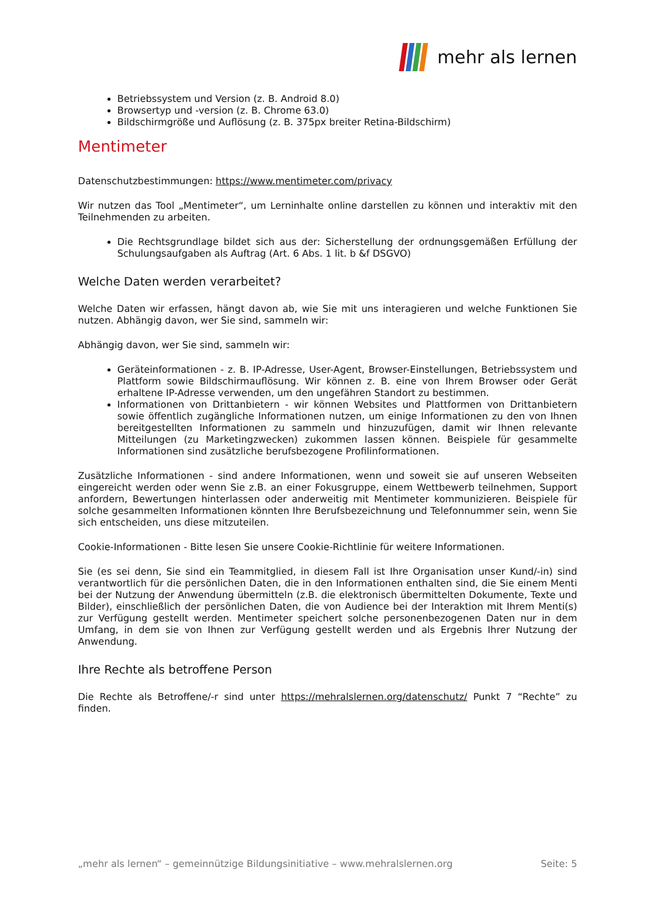mehr als lernen
Betriebssystem und Version (z. B. Android 8.0)
Browsertyp und -version (z. B. Chrome 63.0)
Bildschirmgröße und Auflösung (z. B. 375px breiter Retina-Bildschirm)
Mentimeter
Datenschutzbestimmungen: https://www.mentimeter.com/privacy
Wir nutzen das Tool „Mentimeter“, um Lerninhalte online darstellen zu können und interaktiv mit den Teilnehmenden zu arbeiten.
Die Rechtsgrundlage bildet sich aus der: Sicherstellung der ordnungsgemäßen Erfüllung der Schulungsaufgaben als Auftrag (Art. 6 Abs. 1 lit. b &f DSGVO)
Welche Daten werden verarbeitet?
Welche Daten wir erfassen, hängt davon ab, wie Sie mit uns interagieren und welche Funktionen Sie nutzen. Abhängig davon, wer Sie sind, sammeln wir:
Abhängig davon, wer Sie sind, sammeln wir:
Geräteinformationen - z. B. IP-Adresse, User-Agent, Browser-Einstellungen, Betriebssystem und Plattform sowie Bildschirmauflösung. Wir können z. B. eine von Ihrem Browser oder Gerät erhaltene IP-Adresse verwenden, um den ungefähren Standort zu bestimmen.
Informationen von Drittanbietern - wir können Websites und Plattformen von Drittanbietern sowie öffentlich zugängliche Informationen nutzen, um einige Informationen zu den von Ihnen bereitgestellten Informationen zu sammeln und hinzuzufügen, damit wir Ihnen relevante Mitteilungen (zu Marketingzwecken) zukommen lassen können. Beispiele für gesammelte Informationen sind zusätzliche berufsbezogene Profilinformationen.
Zusätzliche Informationen - sind andere Informationen, wenn und soweit sie auf unseren Webseiten eingereicht werden oder wenn Sie z.B. an einer Fokusgruppe, einem Wettbewerb teilnehmen, Support anfordern, Bewertungen hinterlassen oder anderweitig mit Mentimeter kommunizieren. Beispiele für solche gesammelten Informationen könnten Ihre Berufsbezeichnung und Telefonnummer sein, wenn Sie sich entscheiden, uns diese mitzuteilen.
Cookie-Informationen - Bitte lesen Sie unsere Cookie-Richtlinie für weitere Informationen.
Sie (es sei denn, Sie sind ein Teammitglied, in diesem Fall ist Ihre Organisation unser Kund/-in) sind verantwortlich für die persönlichen Daten, die in den Informationen enthalten sind, die Sie einem Menti bei der Nutzung der Anwendung übermitteln (z.B. die elektronisch übermittelten Dokumente, Texte und Bilder), einschließlich der persönlichen Daten, die von Audience bei der Interaktion mit Ihrem Menti(s) zur Verfügung gestellt werden. Mentimeter speichert solche personenbezogenen Daten nur in dem Umfang, in dem sie von Ihnen zur Verfügung gestellt werden und als Ergebnis Ihrer Nutzung der Anwendung.
Ihre Rechte als betroffene Person
Die Rechte als Betroffene/-r sind unter https://mehralslernen.org/datenschutz/ Punkt 7 “Rechte” zu finden.
„mehr als lernen“ – gemeinnützige Bildungsinitiative – www.mehralslernen.org Seite: 5